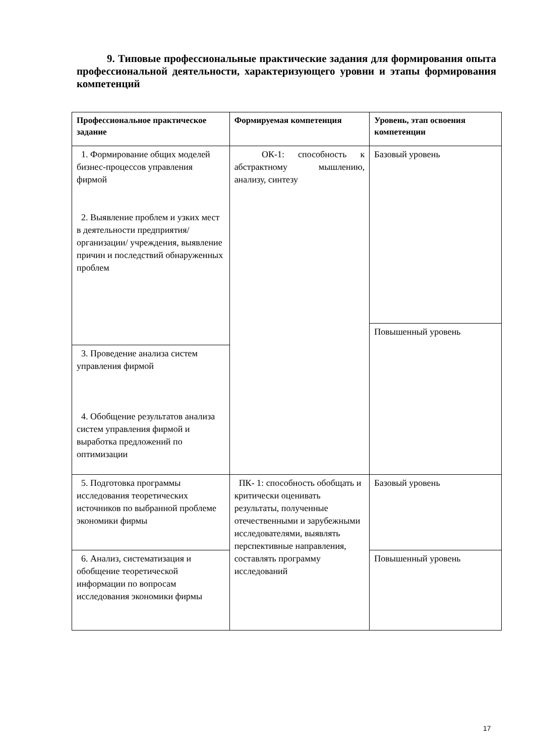9. Типовые профессиональные практические задания для формирования опыта профессиональной деятельности, характеризующего уровни и этапы формирования компетенций
| Профессиональное практическое задание | Формируемая компетенция | Уровень, этап освоения компетенции |
| --- | --- | --- |
| 1. Формирование общих моделей бизнес-процессов управления фирмой 2. Выявление проблем и узких мест в деятельности предприятия/ организации/ учреждения, выявление причин и последствий обнаруженных проблем | ОК-1: способность к абстрактному мышлению, анализу, синтезу | Базовый уровень |
| | | Повышенный уровень |
| 3. Проведение анализа систем управления фирмой 4. Обобщение результатов анализа систем управления фирмой и выработка предложений по оптимизации | | |
| 5. Подготовка программы исследования теоретических источников по выбранной проблеме экономики фирмы | ПК- 1: способность обобщать и критически оценивать результаты, полученные отечественными и зарубежными исследователями, выявлять перспективные направления, составлять программу исследований | Базовый уровень |
| 6. Анализ, систематизация и обобщение теоретической информации по вопросам исследования экономики фирмы | | Повышенный уровень |
17